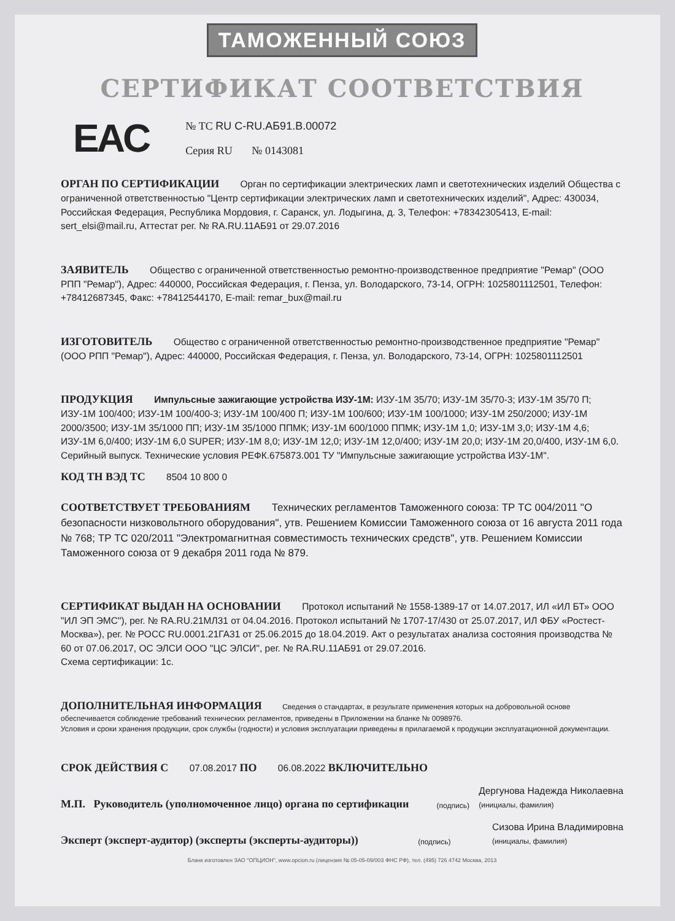ТАМОЖЕННЫЙ СОЮЗ
СЕРТИФИКАТ СООТВЕТСТВИЯ
EAC
№ ТС RU C-RU.АБ91.В.00072
Серия RU № 0143081
ОРГАН ПО СЕРТИФИКАЦИИ Орган по сертификации электрических ламп и светотехнических изделий Общества с ограниченной ответственностью "Центр сертификации электрических ламп и светотехнических изделий", Адрес: 430034, Российская Федерация, Республика Мордовия, г. Саранск, ул. Лодыгина, д. 3, Телефон: +78342305413, E-mail: sert_elsi@mail.ru, Аттестат рег. № RA.RU.11АБ91 от 29.07.2016
ЗАЯВИТЕЛЬ Общество с ограниченной ответственностью ремонтно-производственное предприятие "Ремар" (ООО РПП "Ремар"), Адрес: 440000, Российская Федерация, г. Пенза, ул. Володарского, 73-14, ОГРН: 1025801112501, Телефон: +78412687345, Факс: +78412544170, E-mail: remar_bux@mail.ru
ИЗГОТОВИТЕЛЬ Общество с ограниченной ответственностью ремонтно-производственное предприятие "Ремар" (ООО РПП "Ремар"), Адрес: 440000, Российская Федерация, г. Пенза, ул. Володарского, 73-14, ОГРН: 1025801112501
ПРОДУКЦИЯ Импульсные зажигающие устройства ИЗУ-1М: ИЗУ-1М 35/70; ИЗУ-1М 35/70-3; ИЗУ-1М 35/70 П; ИЗУ-1М 100/400; ИЗУ-1М 100/400-3; ИЗУ-1М 100/400 П; ИЗУ-1М 100/600; ИЗУ-1М 100/1000; ИЗУ-1М 250/2000; ИЗУ-1М 2000/3500; ИЗУ-1М 35/1000 ПП; ИЗУ-1М 35/1000 ППМК; ИЗУ-1М 600/1000 ППМК; ИЗУ-1М 1,0; ИЗУ-1М 3,0; ИЗУ-1М 4,6; ИЗУ-1М 6,0/400; ИЗУ-1М 6,0 SUPER; ИЗУ-1М 8,0; ИЗУ-1М 12,0; ИЗУ-1М 12,0/400; ИЗУ-1М 20,0; ИЗУ-1М 20,0/400, ИЗУ-1М 6,0.
Серийный выпуск. Технические условия РЕФК.675873.001 ТУ "Импульсные зажигающие устройства ИЗУ-1М".
КОД ТН ВЭД ТС 8504 10 800 0
СООТВЕТСТВУЕТ ТРЕБОВАНИЯМ Технических регламентов Таможенного союза: ТР ТС 004/2011 "О безопасности низковольтного оборудования", утв. Решением Комиссии Таможенного союза от 16 августа 2011 года № 768; ТР ТС 020/2011 "Электромагнитная совместимость технических средств", утв. Решением Комиссии Таможенного союза от 9 декабря 2011 года № 879.
СЕРТИФИКАТ ВЫДАН НА ОСНОВАНИИ Протокол испытаний № 1558-1389-17 от 14.07.2017, ИЛ «ИЛ БТ» ООО "ИЛ ЭП ЭМС"), рег. № RA.RU.21МЛ31 от 04.04.2016. Протокол испытаний № 1707-17/430 от 25.07.2017, ИЛ ФБУ «Ростест-Москва»), рег. № РОСС RU.0001.21ГА31 от 25.06.2015 до 18.04.2019. Акт о результатах анализа состояния производства № 60 от 07.06.2017, ОС ЭЛСИ ООО "ЦС ЭЛСИ", рег. № RA.RU.11АБ91 от 29.07.2016.
Схема сертификации: 1с.
ДОПОЛНИТЕЛЬНАЯ ИНФОРМАЦИЯ Сведения о стандартах, в результате применения которых на добровольной основе обеспечивается соблюдение требований технических регламентов, приведены в Приложении на бланке № 0098976.
Условия и сроки хранения продукции, срок службы (годности) и условия эксплуатации приведены в прилагаемой к продукции эксплуатационной документации.
СРОК ДЕЙСТВИЯ С 07.08.2017 ПО 06.08.2022 ВКЛЮЧИТЕЛЬНО
М.П. Руководитель (уполномоченное лицо) органа по сертификации (подпись) Дергунова Надежда Николаевна
(инициалы, фамилия)
Эксперт (эксперт-аудитор) (эксперты (эксперты-аудиторы)) (подпись) Сизова Ирина Владимировна
(инициалы, фамилия)
Бланк изготовлен ЗАО "ОПЦИОН", www.opcion.ru (лицензия № 05-05-09/003 ФНС РФ), тел. (495) 726 4742 Москва, 2013